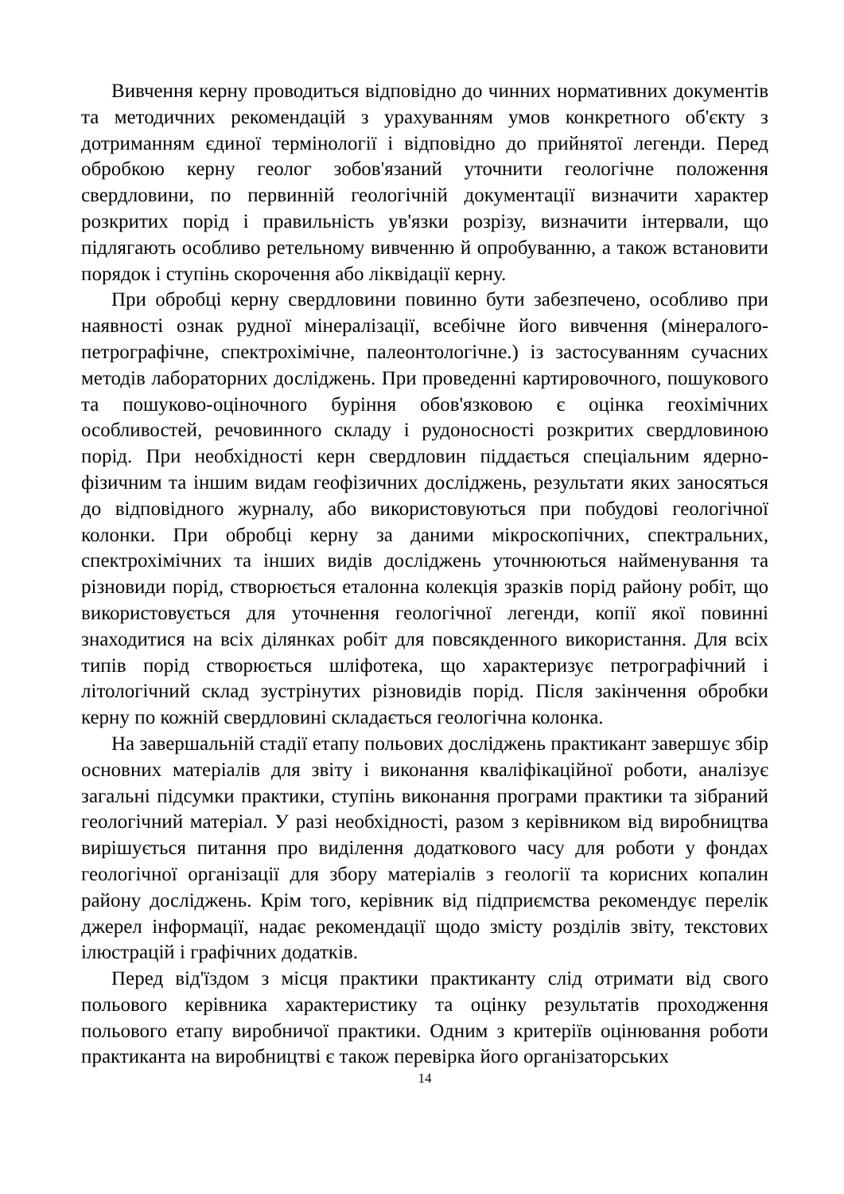Вивчення керну проводиться відповідно до чинних нормативних документів та методичних рекомендацій з урахуванням умов конкретного об'єкту з дотриманням єдиної термінології і відповідно до прийнятої легенди. Перед обробкою керну геолог зобов'язаний уточнити геологічне положення свердловини, по первинній геологічній документації визначити характер розкритих порід і правильність ув'язки розрізу, визначити інтервали, що підлягають особливо ретельному вивченню й опробуванню, а також встановити порядок і ступінь скорочення або ліквідації керну.
При обробці керну свердловини повинно бути забезпечено, особливо при наявності ознак рудної мінералізації, всебічне його вивчення (мінералого-петрографічне, спектрохімічне, палеонтологічне.) із застосуванням сучасних методів лабораторних досліджень. При проведенні картировочного, пошукового та пошуково-оціночного буріння обов'язковою є оцінка геохімічних особливостей, речовинного складу і рудоносності розкритих свердловиною порід. При необхідності керн свердловин піддається спеціальним ядерно-фізичним та іншим видам геофізичних досліджень, результати яких заносяться до відповідного журналу, або використовуються при побудові геологічної колонки. При обробці керну за даними мікроскопічних, спектральних, спектрохімічних та інших видів досліджень уточнюються найменування та різновиди порід, створюється еталонна колекція зразків порід району робіт, що використовується для уточнення геологічної легенди, копії якої повинні знаходитися на всіх ділянках робіт для повсякденного використання. Для всіх типів порід створюється шліфотека, що характеризує петрографічний і літологічний склад зустрінутих різновидів порід. Після закінчення обробки керну по кожній свердловині складається геологічна колонка.
На завершальній стадії етапу польових досліджень практикант завершує збір основних матеріалів для звіту і виконання кваліфікаційної роботи, аналізує загальні підсумки практики, ступінь виконання програми практики та зібраний геологічний матеріал. У разі необхідності, разом з керівником від виробництва вирішується питання про виділення додаткового часу для роботи у фондах геологічної організації для збору матеріалів з геології та корисних копалин району досліджень. Крім того, керівник від підприємства рекомендує перелік джерел інформації, надає рекомендації щодо змісту розділів звіту, текстових ілюстрацій і графічних додатків.
Перед від'їздом з місця практики практиканту слід отримати від свого польового керівника характеристику та оцінку результатів проходження польового етапу виробничої практики. Одним з критеріїв оцінювання роботи практиканта на виробництві є також перевірка його організаторських
14